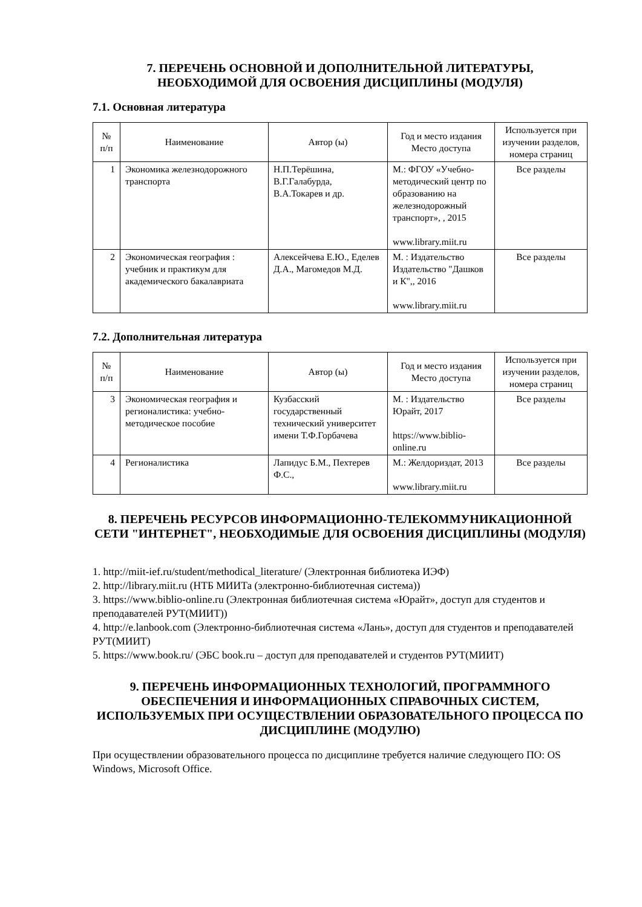7. ПЕРЕЧЕНЬ ОСНОВНОЙ И ДОПОЛНИТЕЛЬНОЙ ЛИТЕРАТУРЫ,
НЕОБХОДИМОЙ ДЛЯ ОСВОЕНИЯ ДИСЦИПЛИНЫ (МОДУЛЯ)
7.1. Основная литература
| № п/п | Наименование | Автор (ы) | Год и место издания Место доступа | Используется при изучении разделов, номера страниц |
| --- | --- | --- | --- | --- |
| 1 | Экономика железнодорожного транспорта | Н.П.Терёшина, В.Г.Галабурда, В.А.Токарев и др. | М.: ФГОУ «Учебно-методический центр по образованию на железнодорожный транспорт», , 2015 www.library.miit.ru | Все разделы |
| 2 | Экономическая география : учебник и практикум для академического бакалавриата | Алексейчева Е.Ю., Еделев Д.А., Магомедов М.Д. | М. : Издательство Издательство "Дашков и К",, 2016 www.library.miit.ru | Все разделы |
7.2. Дополнительная литература
| № п/п | Наименование | Автор (ы) | Год и место издания Место доступа | Используется при изучении разделов, номера страниц |
| --- | --- | --- | --- | --- |
| 3 | Экономическая география и регионалистика: учебно-методическое пособие | Кузбасский государственный технический университет имени Т.Ф.Горбачева | М. : Издательство Юрайт, 2017 https://www.biblio-online.ru | Все разделы |
| 4 | Регионалистика | Лапидус Б.М., Пехтерев Ф.С., | М.: Желдориздат, 2013 www.library.miit.ru | Все разделы |
8. ПЕРЕЧЕНЬ РЕСУРСОВ ИНФОРМАЦИОННО-ТЕЛЕКОММУНИКАЦИОННОЙ СЕТИ "ИНТЕРНЕТ", НЕОБХОДИМЫЕ ДЛЯ ОСВОЕНИЯ ДИСЦИПЛИНЫ (МОДУЛЯ)
1. http://miit-ief.ru/student/methodical_literature/ (Электронная библиотека ИЭФ)
2. http://library.miit.ru (НТБ МИИТа (электронно-библиотечная система))
3. https://www.biblio-online.ru (Электронная библиотечная система «Юрайт», доступ для студентов и преподавателей РУТ(МИИТ))
4. http://e.lanbook.com (Электронно-библиотечная система «Лань», доступ для студентов и преподавателей РУТ(МИИТ)
5. https://www.book.ru/ (ЭБС book.ru – доступ для преподавателей и студентов РУТ(МИИТ)
9. ПЕРЕЧЕНЬ ИНФОРМАЦИОННЫХ ТЕХНОЛОГИЙ, ПРОГРАММНОГО ОБЕСПЕЧЕНИЯ И ИНФОРМАЦИОННЫХ СПРАВОЧНЫХ СИСТЕМ, ИСПОЛЬЗУЕМЫХ ПРИ ОСУЩЕСТВЛЕНИИ ОБРАЗОВАТЕЛЬНОГО ПРОЦЕССА ПО ДИСЦИПЛИНЕ (МОДУЛЮ)
При осуществлении образовательного процесса по дисциплине требуется наличие следующего ПО: OS Windows, Microsoft Office.